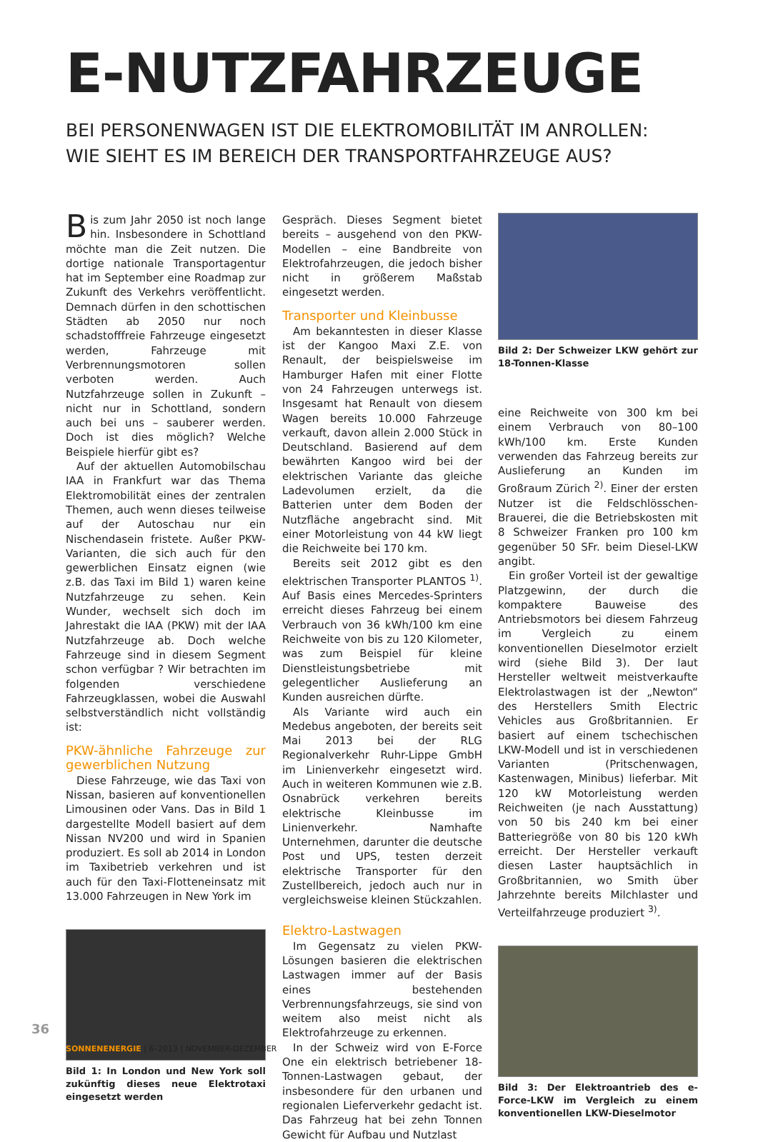E-NUTZFAHRZEUGE
BEI PERSONENWAGEN IST DIE ELEKTROMOBILITÄT IM ANROLLEN:
WIE SIEHT ES IM BEREICH DER TRANSPORTFAHRZEUGE AUS?
Bis zum Jahr 2050 ist noch lange hin. Insbesondere in Schottland möchte man die Zeit nutzen. Die dortige nationale Transportagentur hat im September eine Roadmap zur Zukunft des Verkehrs veröffentlicht. Demnach dürfen in den schottischen Städten ab 2050 nur noch schadstofffreie Fahrzeuge eingesetzt werden, Fahrzeuge mit Verbrennungsmotoren sollen verboten werden. Auch Nutzfahrzeuge sollen in Zukunft – nicht nur in Schottland, sondern auch bei uns – sauberer werden. Doch ist dies möglich? Welche Beispiele hierfür gibt es?
Auf der aktuellen Automobilschau IAA in Frankfurt war das Thema Elektromobilität eines der zentralen Themen, auch wenn dieses teilweise auf der Autoschau nur ein Nischendasein fristete. Außer PKW-Varianten, die sich auch für den gewerblichen Einsatz eignen (wie z.B. das Taxi im Bild 1) waren keine Nutzfahrzeuge zu sehen. Kein Wunder, wechselt sich doch im Jahrestakt die IAA (PKW) mit der IAA Nutzfahrzeuge ab. Doch welche Fahrzeuge sind in diesem Segment schon verfügbar ? Wir betrachten im folgenden verschiedene Fahrzeugklassen, wobei die Auswahl selbstverständlich nicht vollständig ist:
PKW-ähnliche Fahrzeuge zur gewerblichen Nutzung
Diese Fahrzeuge, wie das Taxi von Nissan, basieren auf konventionellen Limousinen oder Vans. Das in Bild 1 dargestellte Modell basiert auf dem Nissan NV200 und wird in Spanien produziert. Es soll ab 2014 in London im Taxibetrieb verkehren und ist auch für den Taxi-Flotteneinsatz mit 13.000 Fahrzeugen in New York im
Bild 1: In London und New York soll zukünftig dieses neue Elektrotaxi eingesetzt werden
Gespräch. Dieses Segment bietet bereits – ausgehend von den PKW-Modellen – eine Bandbreite von Elektrofahrzeugen, die jedoch bisher nicht in größerem Maßstab eingesetzt werden.
Transporter und Kleinbusse
Am bekanntesten in dieser Klasse ist der Kangoo Maxi Z.E. von Renault, der beispielsweise im Hamburger Hafen mit einer Flotte von 24 Fahrzeugen unterwegs ist. Insgesamt hat Renault von diesem Wagen bereits 10.000 Fahrzeuge verkauft, davon allein 2.000 Stück in Deutschland. Basierend auf dem bewährten Kangoo wird bei der elektrischen Variante das gleiche Ladevolumen erzielt, da die Batterien unter dem Boden der Nutzfläche angebracht sind. Mit einer Motorleistung von 44 kW liegt die Reichweite bei 170 km.
Bereits seit 2012 gibt es den elektrischen Transporter PLANTOS <sup>1)</sup>. Auf Basis eines Mercedes-Sprinters erreicht dieses Fahrzeug bei einem Verbrauch von 36 kWh/100 km eine Reichweite von bis zu 120 Kilometer, was zum Beispiel für kleine Dienstleistungsbetriebe mit gelegentlicher Auslieferung an Kunden ausreichen dürfte.
Als Variante wird auch ein Medebus angeboten, der bereits seit Mai 2013 bei der RLG Regionalverkehr Ruhr-Lippe GmbH im Linienverkehr eingesetzt wird. Auch in weiteren Kommunen wie z.B. Osnabrück verkehren bereits elektrische Kleinbusse im Linienverkehr. Namhafte Unternehmen, darunter die deutsche Post und UPS, testen derzeit elektrische Transporter für den Zustellbereich, jedoch auch nur in vergleichsweise kleinen Stückzahlen.
Elektro-Lastwagen
Im Gegensatz zu vielen PKW-Lösungen basieren die elektrischen Lastwagen immer auf der Basis eines bestehenden Verbrennungsfahrzeugs, sie sind von weitem also meist nicht als Elektrofahrzeuge zu erkennen.
In der Schweiz wird von E-Force One ein elektrisch betriebener 18-Tonnen-Lastwagen gebaut, der insbesondere für den urbanen und regionalen Lieferverkehr gedacht ist. Das Fahrzeug hat bei zehn Tonnen Gewicht für Aufbau und Nutzlast
Bild 2: Der Schweizer LKW gehört zur 18-Tonnen-Klasse
eine Reichweite von 300 km bei einem Verbrauch von 80–100 kWh/100 km. Erste Kunden verwenden das Fahrzeug bereits zur Auslieferung an Kunden im Großraum Zürich <sup>2)</sup>. Einer der ersten Nutzer ist die Feldschlösschen-Brauerei, die die Betriebskosten mit 8 Schweizer Franken pro 100 km gegenüber 50 SFr. beim Diesel-LKW angibt.
Ein großer Vorteil ist der gewaltige Platzgewinn, der durch die kompaktere Bauweise des Antriebsmotors bei diesem Fahrzeug im Vergleich zu einem konventionellen Dieselmotor erzielt wird (siehe Bild 3). Der laut Hersteller weltweit meistverkaufte Elektrolastwagen ist der „Newton“ des Herstellers Smith Electric Vehicles aus Großbritannien. Er basiert auf einem tschechischen LKW-Modell und ist in verschiedenen Varianten (Pritschenwagen, Kastenwagen, Minibus) lieferbar. Mit 120 kW Motorleistung werden Reichweiten (je nach Ausstattung) von 50 bis 240 km bei einer Batteriegröße von 80 bis 120 kWh erreicht. Der Hersteller verkauft diesen Laster hauptsächlich in Großbritannien, wo Smith über Jahrzehnte bereits Milchlaster und Verteilfahrzeuge produziert <sup>3)</sup>.
Bild 3: Der Elektroantrieb des e-Force-LKW im Vergleich zu einem konventionellen LKW-Dieselmotor
36
SONNENENERGIE | 6–2013 | NOVEMBER-DEZEMBER